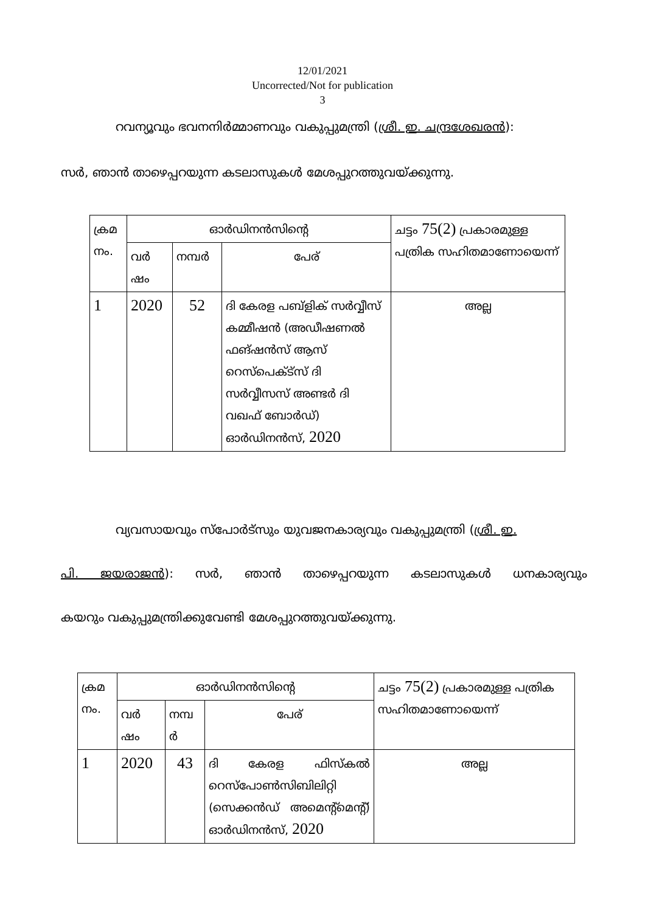12/01/2021
Uncorrected/Not for publication
3
റവന്യൂവും ഭവനനിർമ്മാണവും വകുപ്പുമന്ത്രി (ശ്രീ. ഇ. ചന്ദ്രശേഖരൻ):
സർ, ഞാൻ താഴെപ്പറയുന്ന കടലാസുകൾ മേശപ്പുറത്തുവയ്ക്കുന്നു.
| ക്രമ നം. | ഓർഡിനൻസിന്റെ | | | ചട്ടം 75(2) പ്രകാരമുള്ള പത്രിക സഹിതമാണോയെന്ന് |
| | വർ ഷം | നമ്പർ | പേര് | |
| 1 | 2020 | 52 | ദി കേരള പബ്ളിക് സർവ്വീസ് കമ്മീഷൻ (അഡീഷണൽ ഫങ്ഷൻസ് ആസ് റെസ്പെക്ട്സ് ദി സർവ്വീസസ് അണ്ടർ ദി വഖഫ് ബോർഡ്) ഓർഡിനൻസ്, 2020 | അല്ല |
വ്യവസായവും സ്പോർട്സും യുവജനകാര്യവും വകുപ്പുമന്ത്രി (ശ്രീ. ഇ.
പി. ജയരാജൻ): സർ, ഞാൻ താഴെപ്പറയുന്ന കടലാസുകൾ ധനകാര്യവും
കയറും വകുപ്പുമന്ത്രിക്കുവേണ്ടി മേശപ്പുറത്തുവയ്ക്കുന്നു.
| ക്രമ നം. | ഓർഡിനൻസിന്റെ | | | ചട്ടം 75(2) പ്രകാരമുള്ള പത്രിക സഹിതമാണോയെന്ന് |
| | വർ ഷം | നമ്പ ർ | പേര് | |
| 1 | 2020 | 43 | ദി കേരള ഫിസ്കൽ റെസ്പോൺസിബിലിറ്റി (സെക്കൻഡ് അമെന്റ്മെന്റ്) ഓർഡിനൻസ്, 2020 | അല്ല |